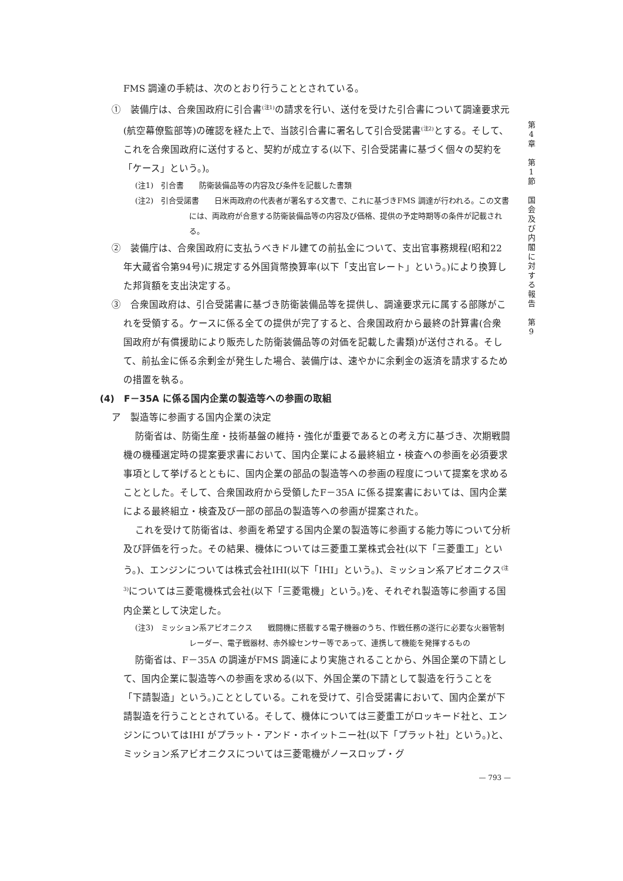FMS 調達の手続は、次のとおり行うこととされている。
①　装備庁は、合衆国政府に引合書<sup>(注1)</sup>の請求を行い、送付を受けた引合書について調達要求元(航空幕僚監部等)の確認を経た上で、当該引合書に署名して引合受諾書<sup>(注2)</sup>とする。そして、これを合衆国政府に送付すると、契約が成立する(以下、引合受諾書に基づく個々の契約を「ケース」という。)。
(注1)　引合書　　防衛装備品等の内容及び条件を記載した書類
(注2)　引合受諾書　　日米両政府の代表者が署名する文書で、これに基づきFMS 調達が行われる。この文書には、両政府が合意する防衛装備品等の内容及び価格、提供の予定時期等の条件が記載される。
②　装備庁は、合衆国政府に支払うべきドル建ての前払金について、支出官事務規程(昭和22年大蔵省令第94号)に規定する外国貨幣換算率(以下「支出官レート」という。)により換算した邦貨額を支出決定する。
③　合衆国政府は、引合受諾書に基づき防衛装備品等を提供し、調達要求元に属する部隊がこれを受領する。ケースに係る全ての提供が完了すると、合衆国政府から最終の計算書(合衆国政府が有償援助により販売した防衛装備品等の対価を記載した書類)が送付される。そして、前払金に係る余剰金が発生した場合、装備庁は、速やかに余剰金の返済を請求するための措置を執る。
(4)　F－35A に係る国内企業の製造等への参画の取組
ア　製造等に参画する国内企業の決定
防衛省は、防衛生産・技術基盤の維持・強化が重要であるとの考え方に基づき、次期戦闘機の機種選定時の提案要求書において、国内企業による最終組立・検査への参画を必須要求事項として挙げるとともに、国内企業の部品の製造等への参画の程度について提案を求めることとした。そして、合衆国政府から受領したF－35A に係る提案書においては、国内企業による最終組立・検査及び一部の部品の製造等への参画が提案された。
これを受けて防衛省は、参画を希望する国内企業の製造等に参画する能力等について分析及び評価を行った。その結果、機体については三菱重工業株式会社(以下「三菱重工」という。)、エンジンについては株式会社IHI(以下「IHI」という。)、ミッション系アビオニクス<sup>(注3)</sup>については三菱電機株式会社(以下「三菱電機」という。)を、それぞれ製造等に参画する国内企業として決定した。
(注3)　ミッション系アビオニクス　　戦闘機に搭載する電子機器のうち、作戦任務の遂行に必要な火器管制レーダー、電子戦器材、赤外線センサー等であって、連携して機能を発揮するもの
防衛省は、F－35A の調達がFMS 調達により実施されることから、外国企業の下請として、国内企業に製造等への参画を求める(以下、外国企業の下請として製造を行うことを「下請製造」という。)こととしている。これを受けて、引合受諾書において、国内企業が下請製造を行うこととされている。そして、機体については三菱重工がロッキード社と、エンジンについてはIHI がプラット・アンド・ホイットニー社(以下「プラット社」という。)と、ミッション系アビオニクスについては三菱電機がノースロップ・グ
— 793 —
第
4
章
第
1
節
国
会
及
び
内
閣
に
対
す
る
報
告
第
9